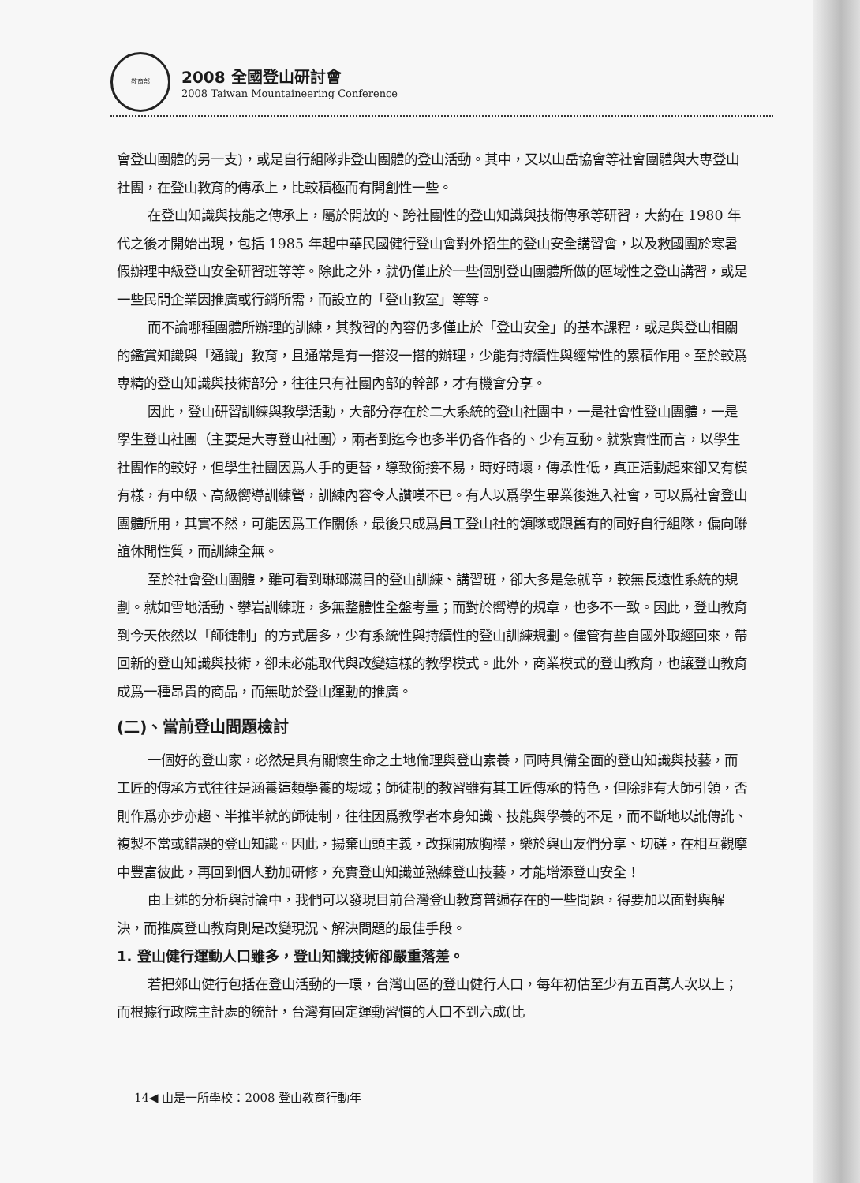教育部
2008 全國登山研討會
2008 Taiwan Mountaineering Conference
會登山團體的另一支)，或是自行組隊非登山團體的登山活動。其中，又以山岳協會等社會團體與大專登山社團，在登山教育的傳承上，比較積極而有開創性一些。
在登山知識與技能之傳承上，屬於開放的、跨社團性的登山知識與技術傳承等研習，大約在 1980 年代之後才開始出現，包括 1985 年起中華民國健行登山會對外招生的登山安全講習會，以及救國團於寒暑假辦理中級登山安全研習班等等。除此之外，就仍僅止於一些個別登山團體所做的區域性之登山講習，或是一些民間企業因推廣或行銷所需，而設立的「登山教室」等等。
而不論哪種團體所辦理的訓練，其教習的內容仍多僅止於「登山安全」的基本課程，或是與登山相關的鑑賞知識與「通識」教育，且通常是有一搭沒一搭的辦理，少能有持續性與經常性的累積作用。至於較爲專精的登山知識與技術部分，往往只有社團內部的幹部，才有機會分享。
因此，登山研習訓練與教學活動，大部分存在於二大系統的登山社團中，一是社會性登山團體，一是學生登山社團（主要是大專登山社團），兩者到迄今也多半仍各作各的、少有互動。就紮實性而言，以學生社團作的較好，但學生社團因爲人手的更替，導致銜接不易，時好時壞，傳承性低，真正活動起來卻又有模有樣，有中級、高級嚮導訓練營，訓練內容令人讚嘆不已。有人以爲學生畢業後進入社會，可以爲社會登山團體所用，其實不然，可能因爲工作關係，最後只成爲員工登山社的領隊或跟舊有的同好自行組隊，偏向聯誼休閒性質，而訓練全無。
至於社會登山團體，雖可看到琳瑯滿目的登山訓練、講習班，卻大多是急就章，較無長遠性系統的規劃。就如雪地活動、攀岩訓練班，多無整體性全盤考量；而對於嚮導的規章，也多不一致。因此，登山教育到今天依然以「師徒制」的方式居多，少有系統性與持續性的登山訓練規劃。儘管有些自國外取經回來，帶回新的登山知識與技術，卻未必能取代與改變這樣的教學模式。此外，商業模式的登山教育，也讓登山教育成爲一種昂貴的商品，而無助於登山運動的推廣。
(二)、當前登山問題檢討
一個好的登山家，必然是具有關懷生命之土地倫理與登山素養，同時具備全面的登山知識與技藝，而工匠的傳承方式往往是涵養這類學養的場域；師徒制的教習雖有其工匠傳承的特色，但除非有大師引領，否則作爲亦步亦趨、半推半就的師徒制，往往因爲教學者本身知識、技能與學養的不足，而不斷地以訛傳訛、複製不當或錯誤的登山知識。因此，揚棄山頭主義，改採開放胸襟，樂於與山友們分享、切磋，在相互觀摩中豐富彼此，再回到個人勤加研修，充實登山知識並熟練登山技藝，才能增添登山安全！
由上述的分析與討論中，我們可以發現目前台灣登山教育普遍存在的一些問題，得要加以面對與解決，而推廣登山教育則是改變現況、解決問題的最佳手段。
1. 登山健行運動人口雖多，登山知識技術卻嚴重落差。
若把郊山健行包括在登山活動的一環，台灣山區的登山健行人口，每年初估至少有五百萬人次以上；而根據行政院主計處的統計，台灣有固定運動習慣的人口不到六成(比
14◀ 山是一所學校：2008 登山教育行動年